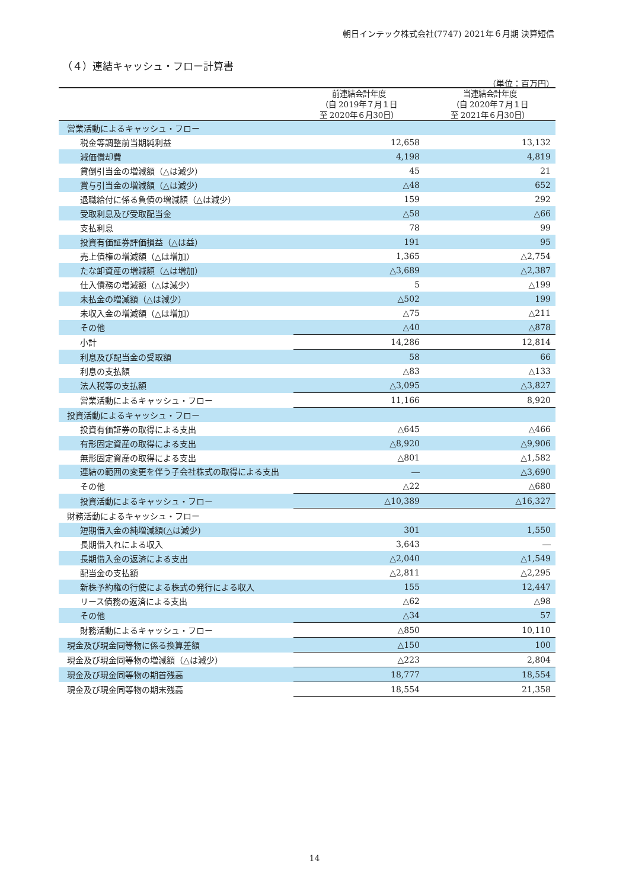朝日インテック株式会社(7747) 2021年６月期 決算短信
（４）連結キャッシュ・フロー計算書
（単位：百万円）
| | 前連結会計年度 （自 2019年７月１日 至 2020年６月30日） | 当連結会計年度 （自 2020年７月１日 至 2021年６月30日） |
| --- | --- | --- |
| 営業活動によるキャッシュ・フロー | | |
| 税金等調整前当期純利益 | 12,658 | 13,132 |
| 減価償却費 | 4,198 | 4,819 |
| 貸倒引当金の増減額（△は減少） | 45 | 21 |
| 賞与引当金の増減額（△は減少） | △48 | 652 |
| 退職給付に係る負債の増減額（△は減少） | 159 | 292 |
| 受取利息及び受取配当金 | △58 | △66 |
| 支払利息 | 78 | 99 |
| 投資有価証券評価損益（△は益） | 191 | 95 |
| 売上債権の増減額（△は増加） | 1,365 | △2,754 |
| たな卸資産の増減額（△は増加） | △3,689 | △2,387 |
| 仕入債務の増減額（△は減少） | 5 | △199 |
| 未払金の増減額（△は減少） | △502 | 199 |
| 未収入金の増減額（△は増加） | △75 | △211 |
| その他 | △40 | △878 |
| 小計 | 14,286 | 12,814 |
| 利息及び配当金の受取額 | 58 | 66 |
| 利息の支払額 | △83 | △133 |
| 法人税等の支払額 | △3,095 | △3,827 |
| 営業活動によるキャッシュ・フロー | 11,166 | 8,920 |
| 投資活動によるキャッシュ・フロー | | |
| 投資有価証券の取得による支出 | △645 | △466 |
| 有形固定資産の取得による支出 | △8,920 | △9,906 |
| 無形固定資産の取得による支出 | △801 | △1,582 |
| 連結の範囲の変更を伴う子会社株式の取得による支出 | ― | △3,690 |
| その他 | △22 | △680 |
| 投資活動によるキャッシュ・フロー | △10,389 | △16,327 |
| 財務活動によるキャッシュ・フロー | | |
| 短期借入金の純増減額(△は減少) | 301 | 1,550 |
| 長期借入れによる収入 | 3,643 | ― |
| 長期借入金の返済による支出 | △2,040 | △1,549 |
| 配当金の支払額 | △2,811 | △2,295 |
| 新株予約権の行使による株式の発行による収入 | 155 | 12,447 |
| リース債務の返済による支出 | △62 | △98 |
| その他 | △34 | 57 |
| 財務活動によるキャッシュ・フロー | △850 | 10,110 |
| 現金及び現金同等物に係る換算差額 | △150 | 100 |
| 現金及び現金同等物の増減額（△は減少） | △223 | 2,804 |
| 現金及び現金同等物の期首残高 | 18,777 | 18,554 |
| 現金及び現金同等物の期末残高 | 18,554 | 21,358 |
14